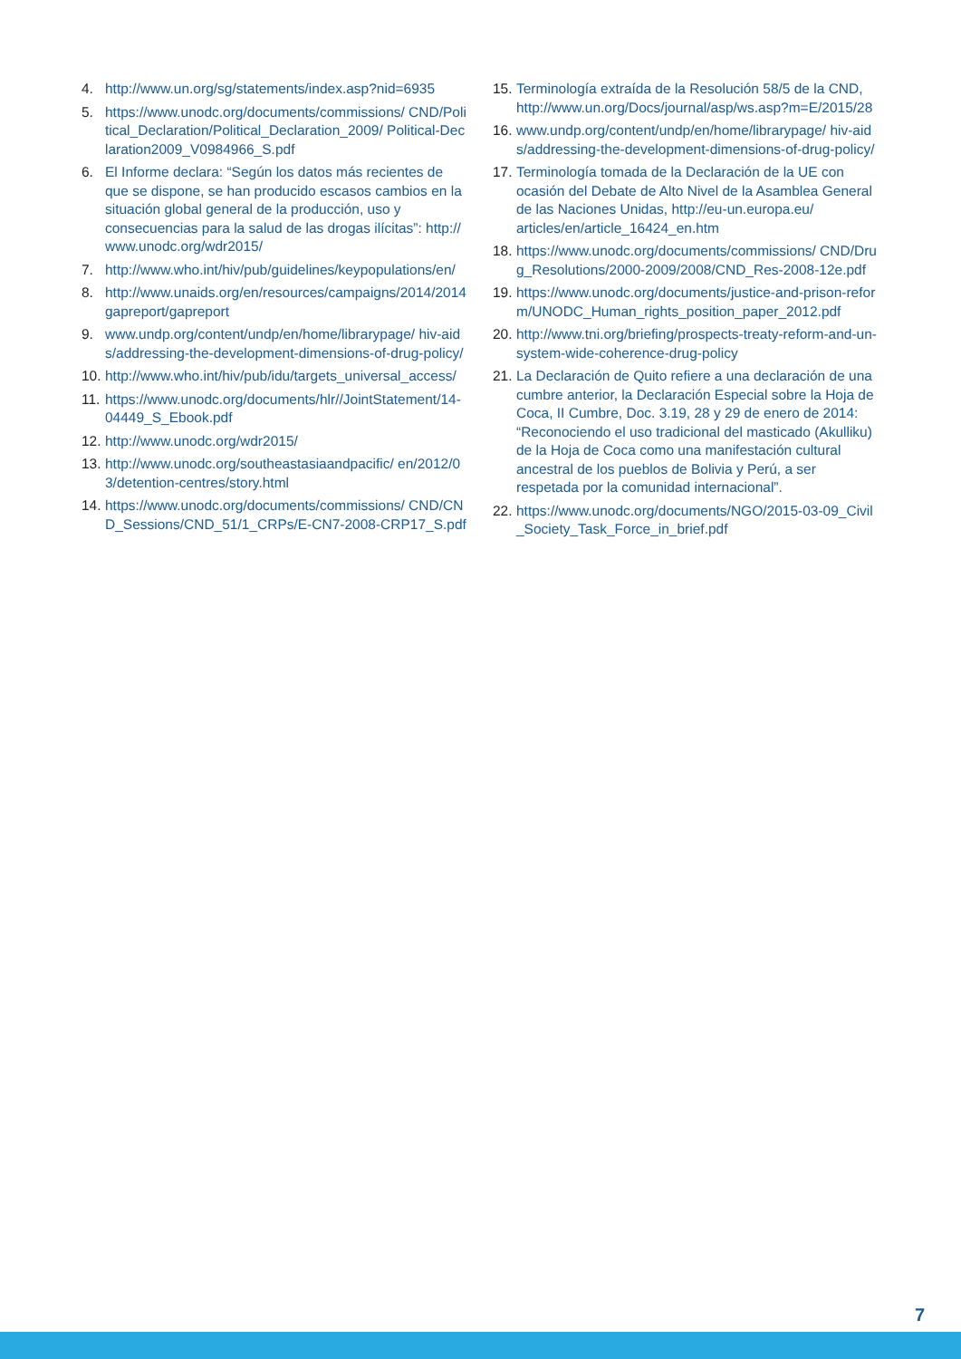4. http://www.un.org/sg/statements/index.asp?nid=6935
5. https://www.unodc.org/documents/commissions/ CND/Political_Declaration/Political_Declaration_2009/ Political-Declaration2009_V0984966_S.pdf
6. El Informe declara: “Según los datos más recientes de que se dispone, se han producido escasos cambios en la situación global general de la producción, uso y consecuencias para la salud de las drogas ilícitas”: http:// www.unodc.org/wdr2015/
7. http://www.who.int/hiv/pub/guidelines/keypopulations/en/
8. http://www.unaids.org/en/resources/campaigns/2014/2014gapreport/gapreport
9. www.undp.org/content/undp/en/home/librarypage/ hiv-aids/addressing-the-development-dimensions-of-drug-policy/
10. http://www.who.int/hiv/pub/idu/targets_universal_access/
11. https://www.unodc.org/documents/hlr//JointStatement/14-04449_S_Ebook.pdf
12. http://www.unodc.org/wdr2015/
13. http://www.unodc.org/southeastasiaandpacific/ en/2012/03/detention-centres/story.html
14. https://www.unodc.org/documents/commissions/ CND/CND_Sessions/CND_51/1_CRPs/E-CN7-2008-CRP17_S.pdf
15. Terminología extraída de la Resolución 58/5 de la CND, http://www.un.org/Docs/journal/asp/ws.asp?m=E/2015/28
16. www.undp.org/content/undp/en/home/librarypage/ hiv-aids/addressing-the-development-dimensions-of-drug-policy/
17. Terminología tomada de la Declaración de la UE con ocasión del Debate de Alto Nivel de la Asamblea General de las Naciones Unidas, http://eu-un.europa.eu/ articles/en/article_16424_en.htm
18. https://www.unodc.org/documents/commissions/ CND/Drug_Resolutions/2000-2009/2008/CND_Res-2008-12e.pdf
19. https://www.unodc.org/documents/justice-and-prison-reform/UNODC_Human_rights_position_paper_2012.pdf
20. http://www.tni.org/briefing/prospects-treaty-reform-and-un-system-wide-coherence-drug-policy
21. La Declaración de Quito refiere a una declaración de una cumbre anterior, la Declaración Especial sobre la Hoja de Coca, II Cumbre, Doc. 3.19, 28 y 29 de enero de 2014: “Reconociendo el uso tradicional del masticado (Akulliku) de la Hoja de Coca como una manifestación cultural ancestral de los pueblos de Bolivia y Perú, a ser respetada por la comunidad internacional”.
22. https://www.unodc.org/documents/NGO/2015-03-09_Civil_Society_Task_Force_in_brief.pdf
7